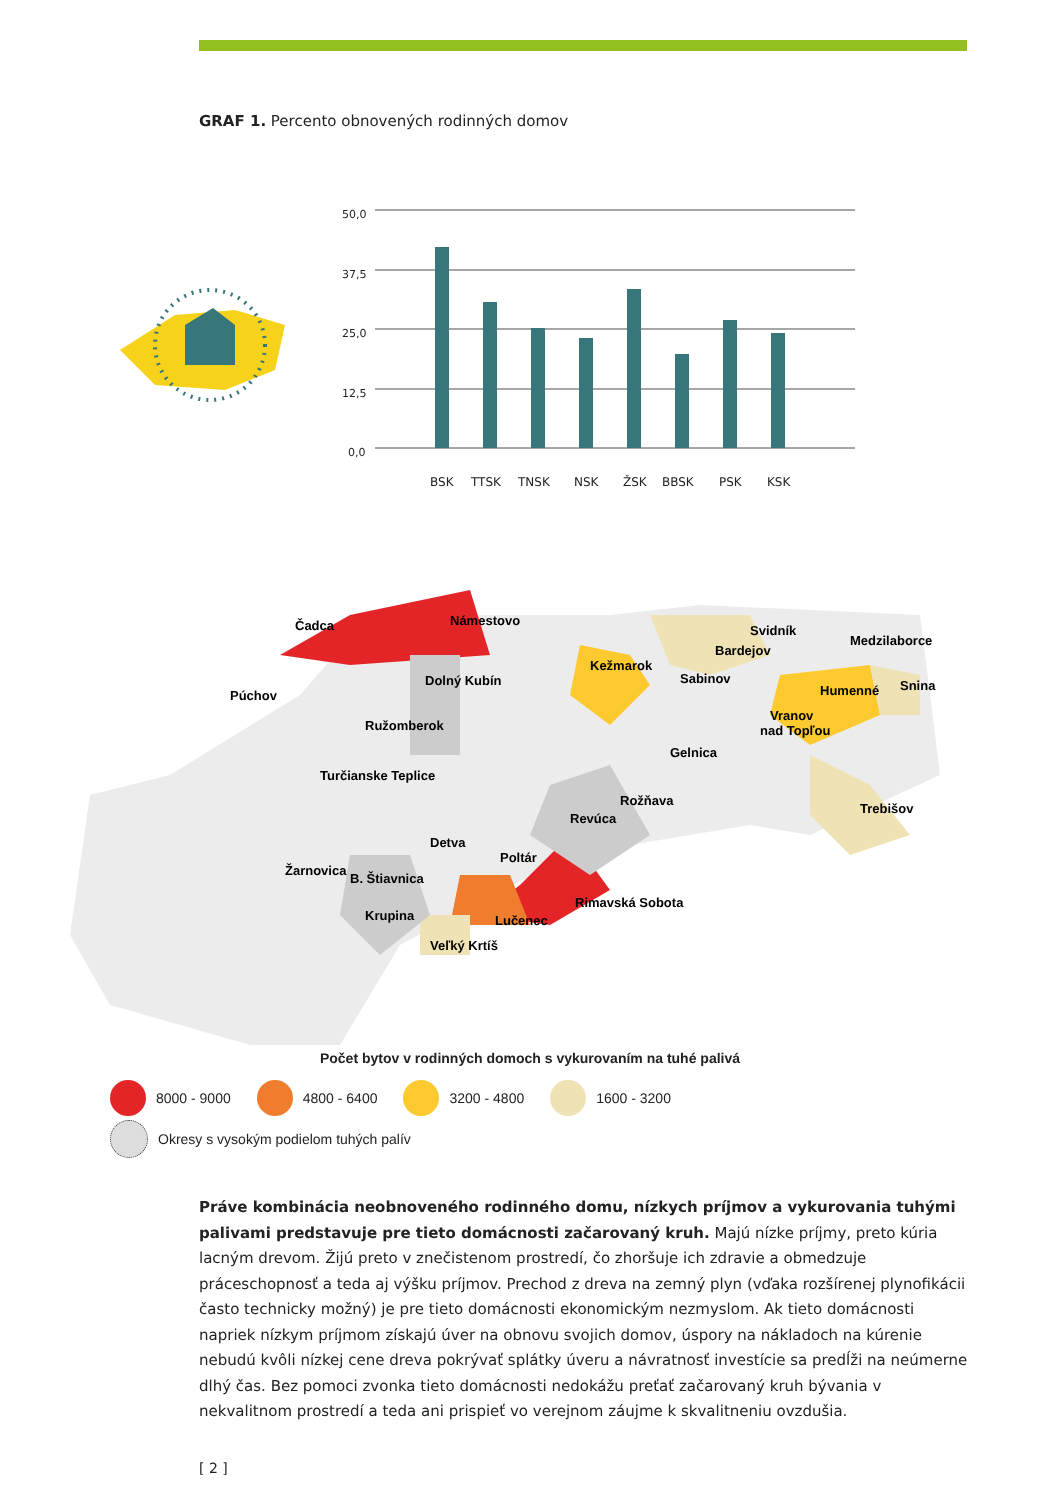GRAF 1. Percento obnovených rodinných domov
50,0
37,5
25,0
12,5
0,0
BSK
TTSK
TNSK
NSK
ŽSK
BBSK
PSK
KSK
Čadca
Námestovo
Svidník
Bardejov
Medzilaborce
Kežmarok
Sabinov
Dolný Kubín
Púchov
Humenné
Snina
Vranov
nad Topľou
Ružomberok
Gelnica
Turčianske Teplice
Rožňava
Trebišov
Revúca
Detva
Poltár
Žarnovica
B. Štiavnica
Rimavská Sobota
Lučenec
Krupina
Veľký Krtíš
Počet bytov v rodinných domoch s vykurovaním na tuhé palivá
8000 - 9000 4800 - 6400 3200 - 4800 1600 - 3200 Okresy s vysokým podielom tuhých palív
Práve kombinácia neobnoveného rodinného domu, nízkych príjmov a vykurovania tuhými palivami predstavuje pre tieto domácnosti začarovaný kruh. Majú nízke príjmy, preto kúria lacným drevom. Žijú preto v znečistenom prostredí, čo zhoršuje ich zdravie a obmedzuje práceschopnosť a teda aj výšku príjmov. Prechod z dreva na zemný plyn (vďaka rozšírenej plynofikácii často technicky možný) je pre tieto domácnosti ekonomickým nezmyslom. Ak tieto domácnosti napriek nízkym príjmom získajú úver na obnovu svojich domov, úspory na nákladoch na kúrenie nebudú kvôli nízkej cene dreva pokrývať splátky úveru a návratnosť investície sa predĺži na neúmerne dlhý čas. Bez pomoci zvonka tieto domácnosti nedokážu preťať začarovaný kruh bývania v nekvalitnom prostredí a teda ani prispieť vo verejnom záujme k skvalitneniu ovzdušia.
[ 2 ]